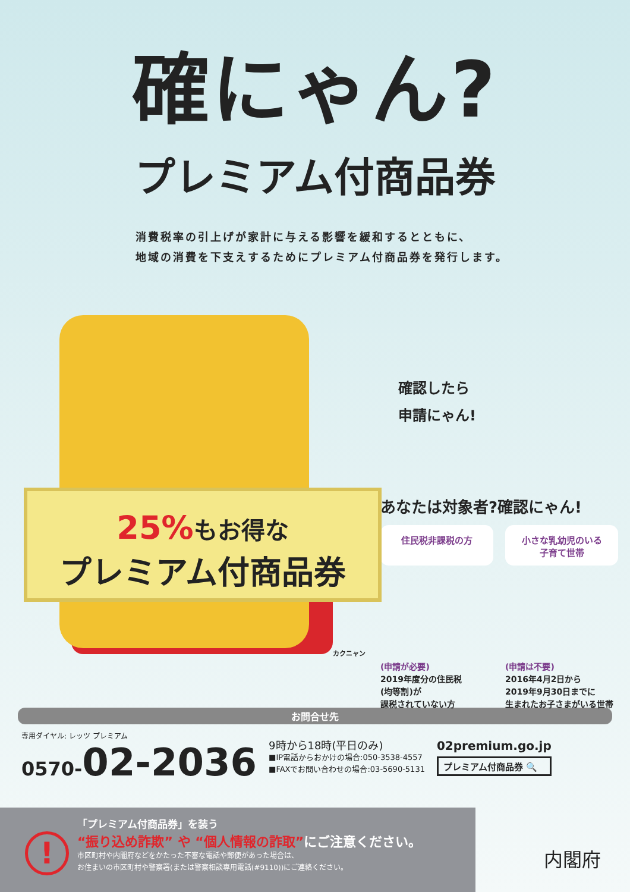確にゃん?
プレミアム付商品券
消費税率の引上げが家計に与える影響を緩和するとともに、
地域の消費を下支えするためにプレミアム付商品券を発行します。
25% もお得な
プレミアム付商品券
カクニャン
確認したら
申請にゃん!
あなたは対象者?確認にゃん!
住民税非課税の方
(申請が必要)
2019年度分の住民税
(均等割)が
課税されていない方
小さな乳幼児のいる
子育て世帯
(申請は不要)
2016年4月2日から
2019年9月30日までに
生まれたお子さまがいる世帯
お問合せ先
専用ダイヤル: レッツ プレミアム
0570-02-2036
9時から18時(平日のみ)
■IP電話からおかけの場合:050-3538-4557
■FAXでお問い合わせの場合:03-5690-5131
02premium.go.jp
プレミアム付商品券 🔍
!
「プレミアム付商品券」を装う
“振り込め詐欺” や “個人情報の詐取”にご注意ください。
市区町村や内閣府などをかたった不審な電話や郵便があった場合は、
お住まいの市区町村や警察署(または警察相談専用電話(#9110))にご連絡ください。
内閣府